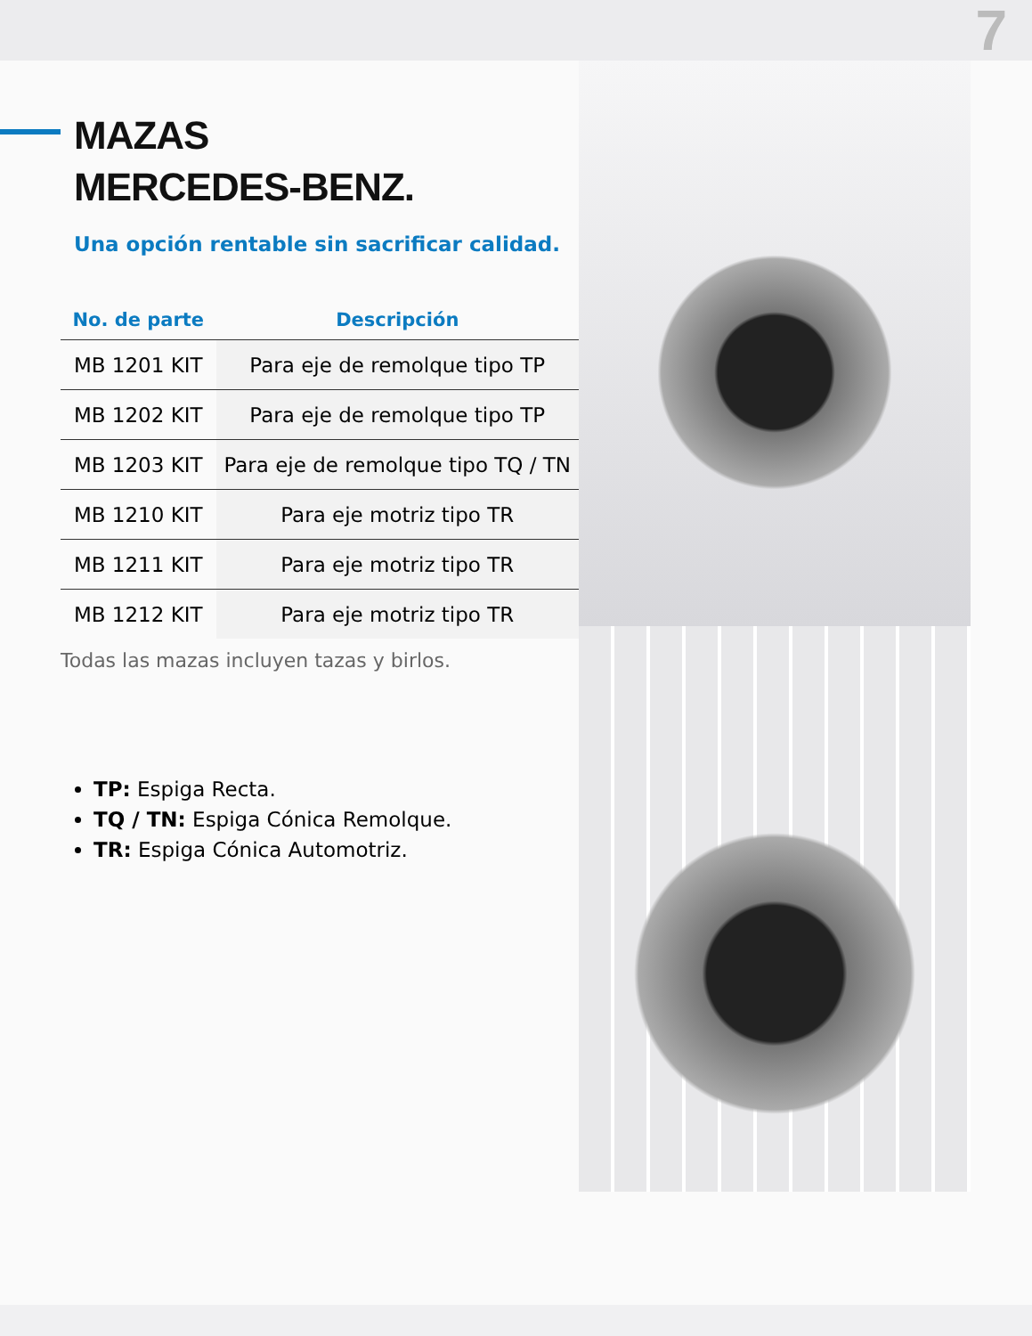7
MAZAS
MERCEDES-BENZ.
Una opción rentable sin sacrificar calidad.
| No. de parte | Descripción |
| --- | --- |
| MB 1201 KIT | Para eje de remolque tipo TP |
| MB 1202 KIT | Para eje de remolque tipo TP |
| MB 1203 KIT | Para eje de remolque tipo TQ / TN |
| MB 1210 KIT | Para eje motriz tipo TR |
| MB 1211 KIT | Para eje motriz tipo TR |
| MB 1212 KIT | Para eje motriz tipo TR |
Todas las mazas incluyen tazas y birlos.
TP: Espiga Recta.
TQ / TN: Espiga Cónica Remolque.
TR: Espiga Cónica Automotriz.